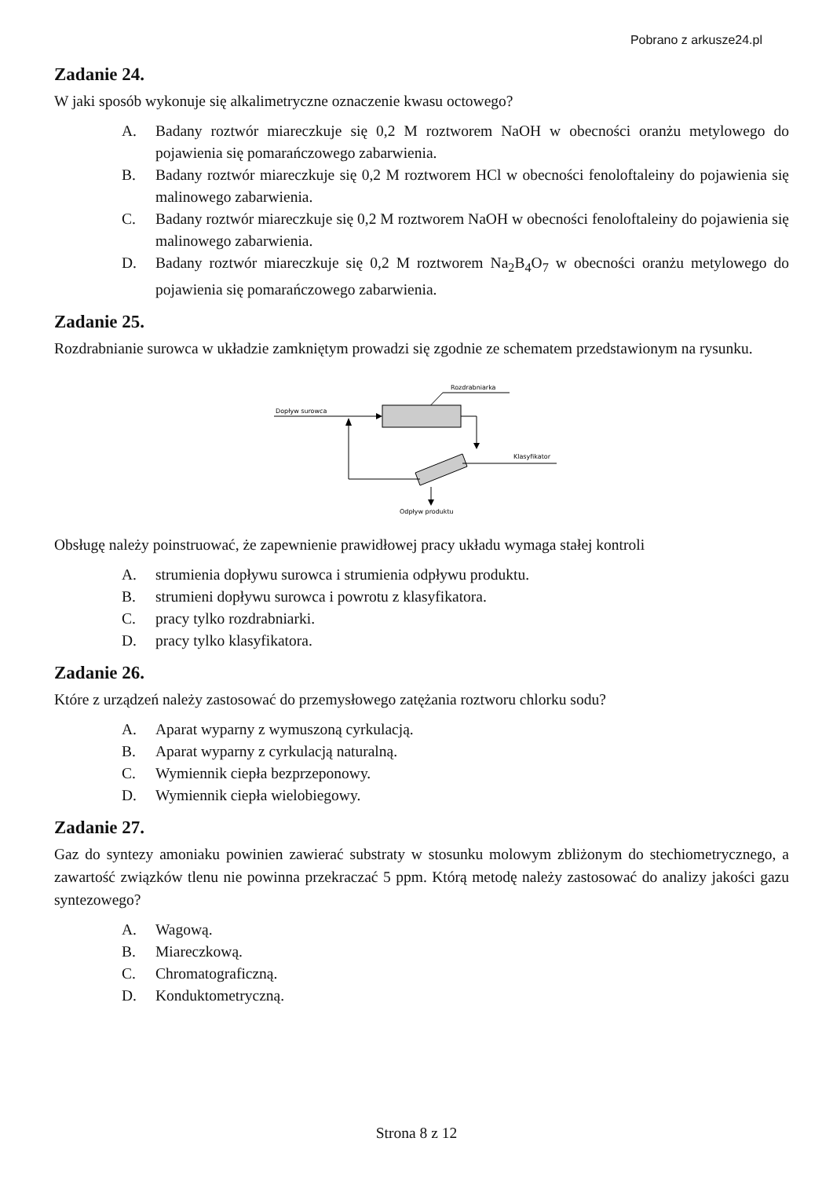Pobrano z arkusze24.pl
Zadanie 24.
W jaki sposób wykonuje się alkalimetryczne oznaczenie kwasu octowego?
A. Badany roztwór miareczkuje się 0,2 M roztworem NaOH w obecności oranżu metylowego do pojawienia się pomarańczowego zabarwienia.
B. Badany roztwór miareczkuje się 0,2 M roztworem HCl w obecności fenoloftaleiny do pojawienia się malinowego zabarwienia.
C. Badany roztwór miareczkuje się 0,2 M roztworem NaOH w obecności fenoloftaleiny do pojawienia się malinowego zabarwienia.
D. Badany roztwór miareczkuje się 0,2 M roztworem Na<sub>2</sub>B<sub>4</sub>O<sub>7</sub> w obecności oranżu metylowego do pojawienia się pomarańczowego zabarwienia.
Zadanie 25.
Rozdrabnianie surowca w układzie zamkniętym prowadzi się zgodnie ze schematem przedstawionym na rysunku.
Rozdrabniarka
Dopływ surowca
Klasyfikator
Odpływ produktu
Obsługę należy poinstruować, że zapewnienie prawidłowej pracy układu wymaga stałej kontroli
A. strumienia dopływu surowca i strumienia odpływu produktu.
B. strumieni dopływu surowca i powrotu z klasyfikatora.
C. pracy tylko rozdrabniarki.
D. pracy tylko klasyfikatora.
Zadanie 26.
Które z urządzeń należy zastosować do przemysłowego zatężania roztworu chlorku sodu?
A. Aparat wyparny z wymuszoną cyrkulacją.
B. Aparat wyparny z cyrkulacją naturalną.
C. Wymiennik ciepła bezprzeponowy.
D. Wymiennik ciepła wielobiegowy.
Zadanie 27.
Gaz do syntezy amoniaku powinien zawierać substraty w stosunku molowym zbliżonym do stechiometrycznego, a zawartość związków tlenu nie powinna przekraczać 5 ppm. Którą metodę należy zastosować do analizy jakości gazu syntezowego?
A. Wagową.
B. Miareczkową.
C. Chromatograficzną.
D. Konduktometryczną.
Strona 8 z 12